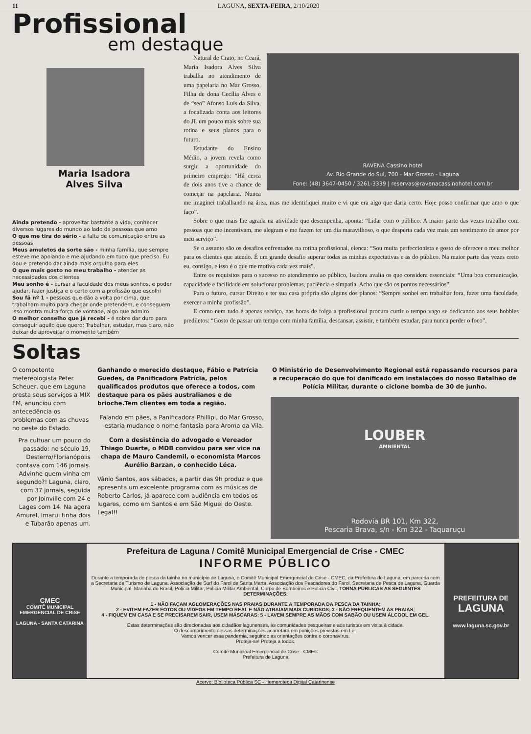11 LAGUNA, SEXTA-FEIRA, 2/10/2020
Profissional
em destaque
Maria Isadora
Alves Silva
Ainda pretendo - aproveitar bastante a vida, conhecer diversos lugares do mundo ao lado de pessoas que amo
O que me tira do sério - a falta de comunicação entre as pessoas
Meus amuletos da sorte são - minha família, que sempre esteve me apoiando e me ajudando em tudo que preciso. Eu dou e pretendo dar ainda mais orgulho para eles
O que mais gosto no meu trabalho - atender as necessidades dos clientes
Meu sonho é - cursar a faculdade dos meus sonhos, e poder ajudar, fazer justiça e o certo com a profissão que escolhi
Sou fã nº 1 - pessoas que dão a volta por cima, que trabalham muito para chegar onde pretendem, e conseguem. Isso mostra muita força de vontade, algo que admiro
O melhor conselho que já recebi - é sobre dar duro para conseguir aquilo que quero; Trabalhar, estudar, mas claro, não deixar de aproveitar o momento também
RAVENA Cassino hotel
Av. Rio Grande do Sul, 700 - Mar Grosso - Laguna
Fone: (48) 3647-0450 / 3261-3339 | reservas@ravenacassinohotel.com.br
Natural de Crato, no Ceará, Maria Isadora Alves Silva trabalha no atendimento de uma papelaria no Mar Grosso. Filha de dona Cecília Alves e de “seo” Afonso Luís da Silva, a focalizada conta aos leitores do JL um pouco mais sobre sua rotina e seus planos para o futuro.
Estudante do Ensino Médio, a jovem revela como surgiu a oportunidade do primeiro emprego: “Há cerca de dois anos tive a chance de começar na papelaria. Nunca me imaginei trabalhando na área, mas me identifiquei muito e vi que era algo que daria certo. Hoje posso confirmar que amo o que faço”.
Sobre o que mais lhe agrada na atividade que desempenha, aponta: “Lidar com o público. A maior parte das vezes trabalho com pessoas que me incentivam, me alegram e me fazem ter um dia maravilhoso, o que desperta cada vez mais um sentimento de amor por meu serviço”.
Se o assunto são os desafios enfrentados na rotina profissional, elenca: “Sou muita perfeccionista e gosto de oferecer o meu melhor para os clientes que atendo. É um grande desafio superar todas as minhas expectativas e as do público. Na maior parte das vezes creio eu, consigo, e isso é o que me motiva cada vez mais”.
Entre os requisitos para o sucesso no atendimento ao público, Isadora avalia os que considera essenciais: “Uma boa comunicação, capacidade e facilidade em solucionar problemas, paciência e simpatia. Acho que são os pontos necessários”.
Para o futuro, cursar Direito e ter sua casa própria são alguns dos planos: “Sempre sonhei em trabalhar fora, fazer uma faculdade, exercer a minha profissão”.
E como nem tudo é apenas serviço, nas horas de folga a profissional procura curtir o tempo vago se dedicando aos seus hobbies prediletos: “Gosto de passar um tempo com minha família, descansar, assistir, e também estudar, para nunca perder o foco”.
Soltas
O competente metereologista Peter Scheuer, que em Laguna presta seus serviços a MIX FM, anunciou com antecedência os problemas com as chuvas no oeste do Estado.
Pra cultuar um pouco do passado: no século 19, Desterro/Florianópolis contava com 146 jornais. Advinhe quem vinha em segundo?! Laguna, claro, com 37 jornais, seguida por Joinville com 24 e Lages com 14. Na agora Amurel, Imarui tinha dois e Tubarão apenas um.
Ganhando o merecido destaque, Fábio e Patrícia Guedes, da Panificadora Patrícia, pelos qualificados produtos que oferece a todos, com destaque para os pães australianos e de brioche.Tem clientes em toda a região.
Falando em pães, a Panificadora Phillipi, do Mar Grosso, estaria mudando o nome fantasia para Aroma da Vila.
Com a desistência do advogado e Vereador Thiago Duarte, o MDB convidou para ser vice na chapa de Mauro Candemil, o economista Marcos Aurélio Barzan, o conhecido Léca.
Vânio Santos, aos sábados, a partir das 9h produz e que apresenta um excelente programa com as músicas de Roberto Carlos, já aparece com audiência em todos os lugares, como em Santos e em São Miguel do Oeste. Legal!!
O Ministério de Desenvolvimento Regional está repassando recursos para a recuperação do que foi danificado em instalações do nosso Batalhão de Polícia Militar, durante o ciclone bomba de 30 de junho.
LOUBER
AMBIENTAL
Rodovia BR 101, Km 322,
Pescaria Brava, s/n - Km 322 - Taquaruçu
CMEC
COMITÊ MUNICIPAL EMERGENCIAL DE CRISE
LAGUNA - SANTA CATARINA
Prefeitura de Laguna / Comitê Municipal Emergencial de Crise - CMEC
INFORME PÚBLICO
Durante a temporada de pesca da tainha no município de Laguna, o Comitê Municipal Emergencial de Crise - CMEC, da Prefeitura de Laguna, em parceria com a Secretaria de Turismo de Laguna, Associação de Surf do Farol de Santa Marta, Associação dos Pescadores do Farol, Secretaria de Pesca de Laguna, Guarda Municipal, Marinha do Brasil, Polícia Militar, Polícia Militar Ambiental, Corpo de Bombeiros e Polícia Civil, TORNA PÚBLICAS AS SEGUINTES DETERMINAÇÕES:
1 - NÃO FAÇAM AGLOMERAÇÕES NAS PRAIAS DURANTE A TEMPORADA DA PESCA DA TAINHA;
2 - EVITEM FAZER FOTOS OU VÍDEOS EM TEMPO REAL E NÃO ATRAIAM MAIS CURIOSOS; 3 - NÃO FREQUENTEM AS PRAIAS;
4 - FIQUEM EM CASA E SE PRECISAREM SAIR, USEM MÁSCARAS; 5 - LAVEM SEMPRE AS MÃOS COM SABÃO OU USEM ÁLCOOL EM GEL.
Estas determinações são direcionadas aos cidadãos lagunenses, às comunidades pesqueiras e aos turistas em visita à cidade.
O descumprimento dessas determinações acarretará em punições previstas em Lei.
Vamos vencer essa pandemia, seguindo as orientações contra o coronavírus.
Proteja-se! Proteja a todos.
Comitê Municipal Emergencial de Crise - CMEC
Prefeitura de Laguna
PREFEITURA DE
LAGUNA
www.laguna.sc.gov.br
Acervo: Biblioteca Pública SC - Hemeroteca Digital Catarinense